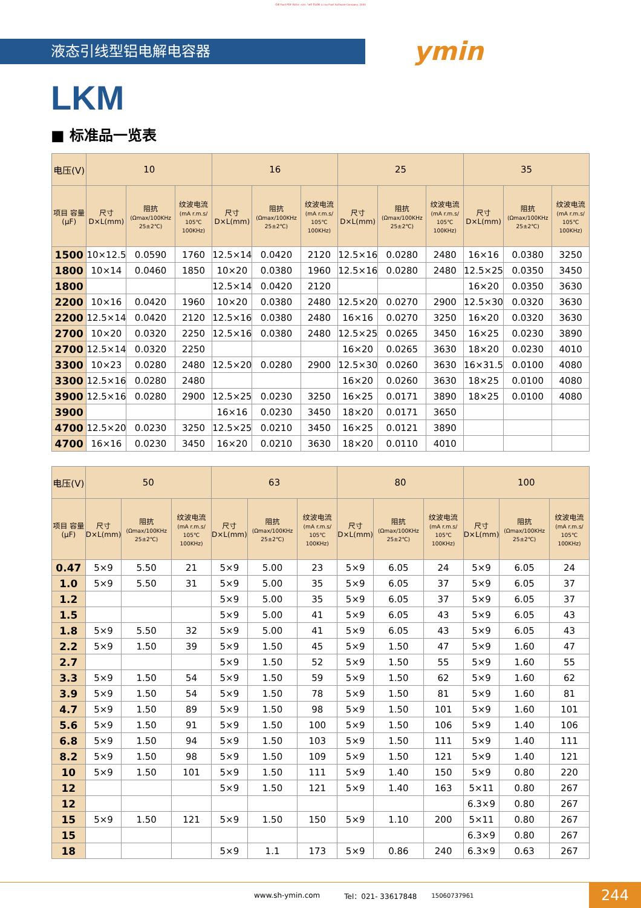ÖÆ Foxit PDF Editor ±à¼­ °æÈ¨ËùÓÐ (c) by Foxit Software Company, 2004
液态引线型铝电解电容器
ymin
LKM
■ 标准品一览表
| 电压(V) | 10 | | | 16 | | | 25 | | | 35 | | |
| --- | --- | --- | --- | --- | --- | --- | --- | --- | --- | --- | --- | --- |
| 项目 容量 (μF) | 尺寸 D×L(mm) | 阻抗 (Ωmax/100KHz 25±2℃) | 纹波电流 (mA r.m.s/ 105℃ 100KHz) | 尺寸 D×L(mm) | 阻抗 (Ωmax/100KHz 25±2℃) | 纹波电流 (mA r.m.s/ 105℃ 100KHz) | 尺寸 D×L(mm) | 阻抗 (Ωmax/100KHz 25±2℃) | 纹波电流 (mA r.m.s/ 105℃ 100KHz) | 尺寸 D×L(mm) | 阻抗 (Ωmax/100KHz 25±2℃) | 纹波电流 (mA r.m.s/ 105℃ 100KHz) |
| 1500 | 10×12.5 | 0.0590 | 1760 | 12.5×14 | 0.0420 | 2120 | 12.5×16 | 0.0280 | 2480 | 16×16 | 0.0380 | 3250 |
| 1800 | 10×14 | 0.0460 | 1850 | 10×20 | 0.0380 | 1960 | 12.5×16 | 0.0280 | 2480 | 12.5×25 | 0.0350 | 3450 |
| 1800 | | | | 12.5×14 | 0.0420 | 2120 | | | | 16×20 | 0.0350 | 3630 |
| 2200 | 10×16 | 0.0420 | 1960 | 10×20 | 0.0380 | 2480 | 12.5×20 | 0.0270 | 2900 | 12.5×30 | 0.0320 | 3630 |
| 2200 | 12.5×14 | 0.0420 | 2120 | 12.5×16 | 0.0380 | 2480 | 16×16 | 0.0270 | 3250 | 16×20 | 0.0320 | 3630 |
| 2700 | 10×20 | 0.0320 | 2250 | 12.5×16 | 0.0380 | 2480 | 12.5×25 | 0.0265 | 3450 | 16×25 | 0.0230 | 3890 |
| 2700 | 12.5×14 | 0.0320 | 2250 | | | | 16×20 | 0.0265 | 3630 | 18×20 | 0.0230 | 4010 |
| 3300 | 10×23 | 0.0280 | 2480 | 12.5×20 | 0.0280 | 2900 | 12.5×30 | 0.0260 | 3630 | 16×31.5 | 0.0100 | 4080 |
| 3300 | 12.5×16 | 0.0280 | 2480 | | | | 16×20 | 0.0260 | 3630 | 18×25 | 0.0100 | 4080 |
| 3900 | 12.5×16 | 0.0280 | 2900 | 12.5×25 | 0.0230 | 3250 | 16×25 | 0.0171 | 3890 | 18×25 | 0.0100 | 4080 |
| 3900 | | | | 16×16 | 0.0230 | 3450 | 18×20 | 0.0171 | 3650 | | | |
| 4700 | 12.5×20 | 0.0230 | 3250 | 12.5×25 | 0.0210 | 3450 | 16×25 | 0.0121 | 3890 | | | |
| 4700 | 16×16 | 0.0230 | 3450 | 16×20 | 0.0210 | 3630 | 18×20 | 0.0110 | 4010 | | | |
| 电压(V) | 50 | | | 63 | | | 80 | | | 100 | | |
| --- | --- | --- | --- | --- | --- | --- | --- | --- | --- | --- | --- | --- |
| 项目 容量 (μF) | 尺寸 D×L(mm) | 阻抗 (Ωmax/100KHz 25±2℃) | 纹波电流 (mA r.m.s/ 105℃ 100KHz) | 尺寸 D×L(mm) | 阻抗 (Ωmax/100KHz 25±2℃) | 纹波电流 (mA r.m.s/ 105℃ 100KHz) | 尺寸 D×L(mm) | 阻抗 (Ωmax/100KHz 25±2℃) | 纹波电流 (mA r.m.s/ 105℃ 100KHz) | 尺寸 D×L(mm) | 阻抗 (Ωmax/100KHz 25±2℃) | 纹波电流 (mA r.m.s/ 105℃ 100KHz) |
| 0.47 | 5×9 | 5.50 | 21 | 5×9 | 5.00 | 23 | 5×9 | 6.05 | 24 | 5×9 | 6.05 | 24 |
| 1.0 | 5×9 | 5.50 | 31 | 5×9 | 5.00 | 35 | 5×9 | 6.05 | 37 | 5×9 | 6.05 | 37 |
| 1.2 | | | | 5×9 | 5.00 | 35 | 5×9 | 6.05 | 37 | 5×9 | 6.05 | 37 |
| 1.5 | | | | 5×9 | 5.00 | 41 | 5×9 | 6.05 | 43 | 5×9 | 6.05 | 43 |
| 1.8 | 5×9 | 5.50 | 32 | 5×9 | 5.00 | 41 | 5×9 | 6.05 | 43 | 5×9 | 6.05 | 43 |
| 2.2 | 5×9 | 1.50 | 39 | 5×9 | 1.50 | 45 | 5×9 | 1.50 | 47 | 5×9 | 1.60 | 47 |
| 2.7 | | | | 5×9 | 1.50 | 52 | 5×9 | 1.50 | 55 | 5×9 | 1.60 | 55 |
| 3.3 | 5×9 | 1.50 | 54 | 5×9 | 1.50 | 59 | 5×9 | 1.50 | 62 | 5×9 | 1.60 | 62 |
| 3.9 | 5×9 | 1.50 | 54 | 5×9 | 1.50 | 78 | 5×9 | 1.50 | 81 | 5×9 | 1.60 | 81 |
| 4.7 | 5×9 | 1.50 | 89 | 5×9 | 1.50 | 98 | 5×9 | 1.50 | 101 | 5×9 | 1.60 | 101 |
| 5.6 | 5×9 | 1.50 | 91 | 5×9 | 1.50 | 100 | 5×9 | 1.50 | 106 | 5×9 | 1.40 | 106 |
| 6.8 | 5×9 | 1.50 | 94 | 5×9 | 1.50 | 103 | 5×9 | 1.50 | 111 | 5×9 | 1.40 | 111 |
| 8.2 | 5×9 | 1.50 | 98 | 5×9 | 1.50 | 109 | 5×9 | 1.50 | 121 | 5×9 | 1.40 | 121 |
| 10 | 5×9 | 1.50 | 101 | 5×9 | 1.50 | 111 | 5×9 | 1.40 | 150 | 5×9 | 0.80 | 220 |
| 12 | | | | 5×9 | 1.50 | 121 | 5×9 | 1.40 | 163 | 5×11 | 0.80 | 267 |
| 12 | | | | | | | | | | 6.3×9 | 0.80 | 267 |
| 15 | 5×9 | 1.50 | 121 | 5×9 | 1.50 | 150 | 5×9 | 1.10 | 200 | 5×11 | 0.80 | 267 |
| 15 | | | | | | | | | | 6.3×9 | 0.80 | 267 |
| 18 | | | | 5×9 | 1.1 | 173 | 5×9 | 0.86 | 240 | 6.3×9 | 0.63 | 267 |
www.sh-ymin.com Tel：021- 33617848 15060737961 244